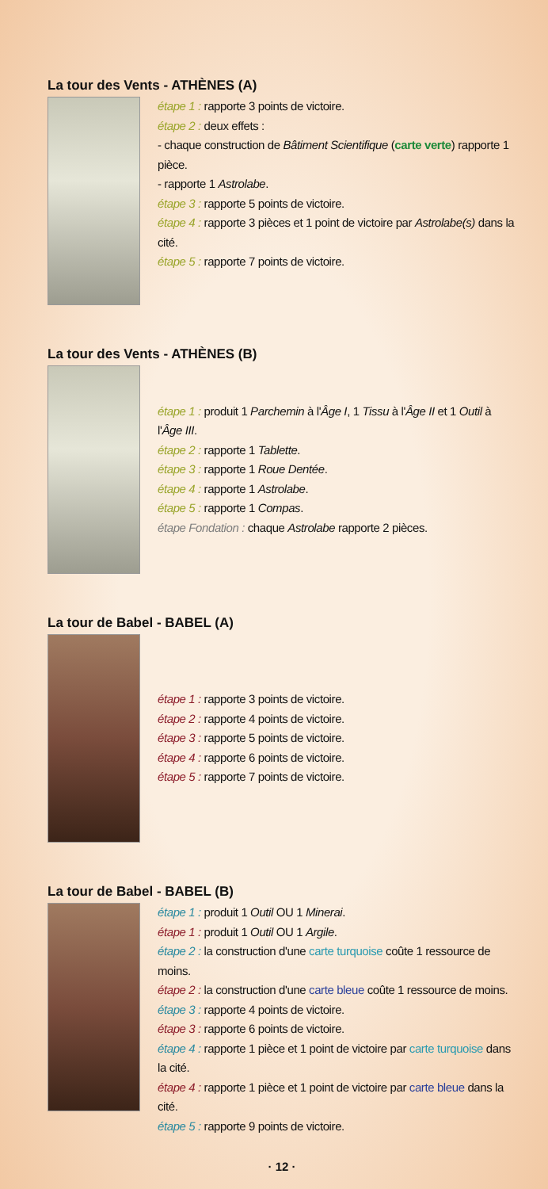La tour des Vents - ATHÈNES (A)
étape 1 : rapporte 3 points de victoire.
étape 2 : deux effets :
- chaque construction de Bâtiment Scientifique (carte verte) rapporte 1 pièce.
- rapporte 1 Astrolabe.
étape 3 : rapporte 5 points de victoire.
étape 4 : rapporte 3 pièces et 1 point de victoire par Astrolabe(s) dans la cité.
étape 5 : rapporte 7 points de victoire.
La tour des Vents - ATHÈNES (B)
étape 1 : produit 1 Parchemin à l'Âge I, 1 Tissu à l'Âge II et 1 Outil à l'Âge III.
étape 2 : rapporte 1 Tablette.
étape 3 : rapporte 1 Roue Dentée.
étape 4 : rapporte 1 Astrolabe.
étape 5 : rapporte 1 Compas.
étape Fondation : chaque Astrolabe rapporte 2 pièces.
La tour de Babel - BABEL (A)
étape 1 : rapporte 3 points de victoire.
étape 2 : rapporte 4 points de victoire.
étape 3 : rapporte 5 points de victoire.
étape 4 : rapporte 6 points de victoire.
étape 5 : rapporte 7 points de victoire.
La tour de Babel - BABEL (B)
étape 1 : produit 1 Outil OU 1 Minerai.
étape 1 : produit 1 Outil OU 1 Argile.
étape 2 : la construction d'une carte turquoise coûte 1 ressource de moins.
étape 2 : la construction d'une carte bleue coûte 1 ressource de moins.
étape 3 : rapporte 4 points de victoire.
étape 3 : rapporte 6 points de victoire.
étape 4 : rapporte 1 pièce et 1 point de victoire par carte turquoise dans la cité.
étape 4 : rapporte 1 pièce et 1 point de victoire par carte bleue dans la cité.
étape 5 : rapporte 9 points de victoire.
· 12 ·